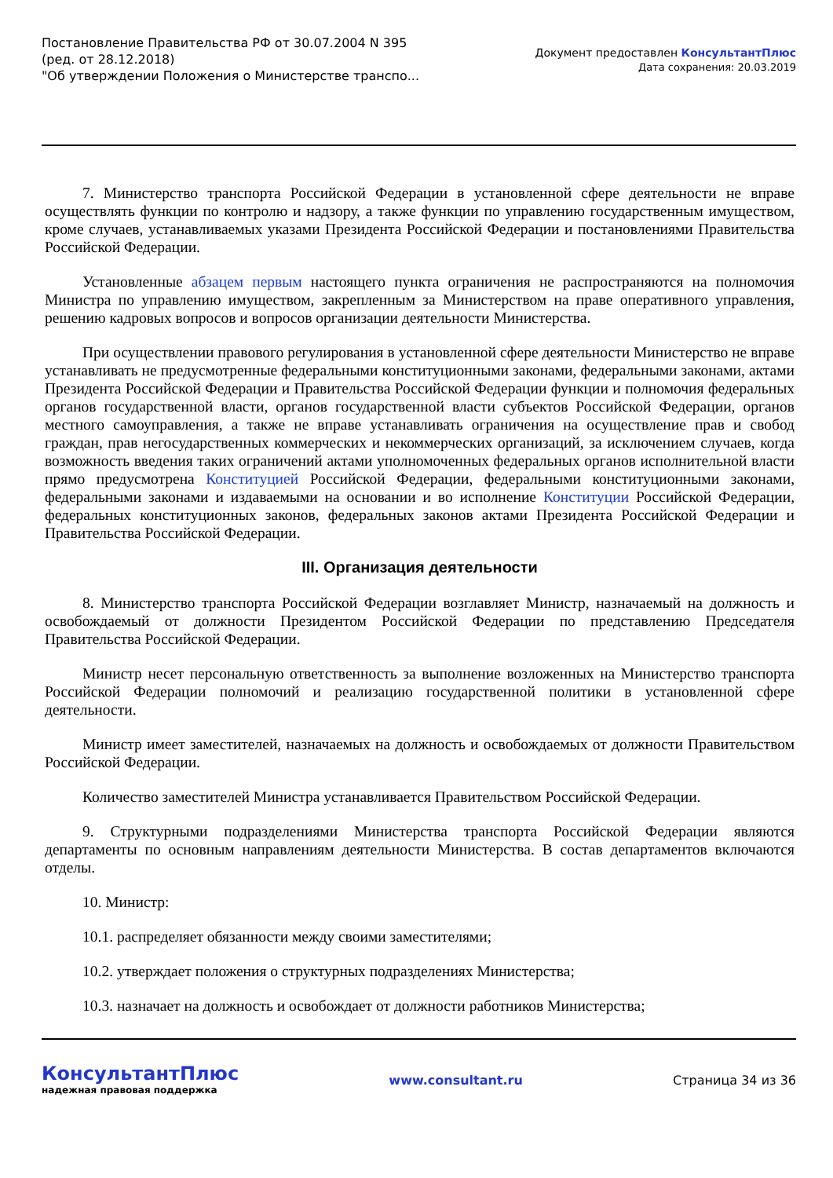Постановление Правительства РФ от 30.07.2004 N 395
(ред. от 28.12.2018)
"Об утверждении Положения о Министерстве транспо...
Документ предоставлен КонсультантПлюс
Дата сохранения: 20.03.2019
7. Министерство транспорта Российской Федерации в установленной сфере деятельности не вправе осуществлять функции по контролю и надзору, а также функции по управлению государственным имуществом, кроме случаев, устанавливаемых указами Президента Российской Федерации и постановлениями Правительства Российской Федерации.
Установленные абзацем первым настоящего пункта ограничения не распространяются на полномочия Министра по управлению имуществом, закрепленным за Министерством на праве оперативного управления, решению кадровых вопросов и вопросов организации деятельности Министерства.
При осуществлении правового регулирования в установленной сфере деятельности Министерство не вправе устанавливать не предусмотренные федеральными конституционными законами, федеральными законами, актами Президента Российской Федерации и Правительства Российской Федерации функции и полномочия федеральных органов государственной власти, органов государственной власти субъектов Российской Федерации, органов местного самоуправления, а также не вправе устанавливать ограничения на осуществление прав и свобод граждан, прав негосударственных коммерческих и некоммерческих организаций, за исключением случаев, когда возможность введения таких ограничений актами уполномоченных федеральных органов исполнительной власти прямо предусмотрена Конституцией Российской Федерации, федеральными конституционными законами, федеральными законами и издаваемыми на основании и во исполнение Конституции Российской Федерации, федеральных конституционных законов, федеральных законов актами Президента Российской Федерации и Правительства Российской Федерации.
III. Организация деятельности
8. Министерство транспорта Российской Федерации возглавляет Министр, назначаемый на должность и освобождаемый от должности Президентом Российской Федерации по представлению Председателя Правительства Российской Федерации.
Министр несет персональную ответственность за выполнение возложенных на Министерство транспорта Российской Федерации полномочий и реализацию государственной политики в установленной сфере деятельности.
Министр имеет заместителей, назначаемых на должность и освобождаемых от должности Правительством Российской Федерации.
Количество заместителей Министра устанавливается Правительством Российской Федерации.
9. Структурными подразделениями Министерства транспорта Российской Федерации являются департаменты по основным направлениям деятельности Министерства. В состав департаментов включаются отделы.
10. Министр:
10.1. распределяет обязанности между своими заместителями;
10.2. утверждает положения о структурных подразделениях Министерства;
10.3. назначает на должность и освобождает от должности работников Министерства;
КонсультантПлюс
надежная правовая поддержка
www.consultant.ru Страница 34 из 36